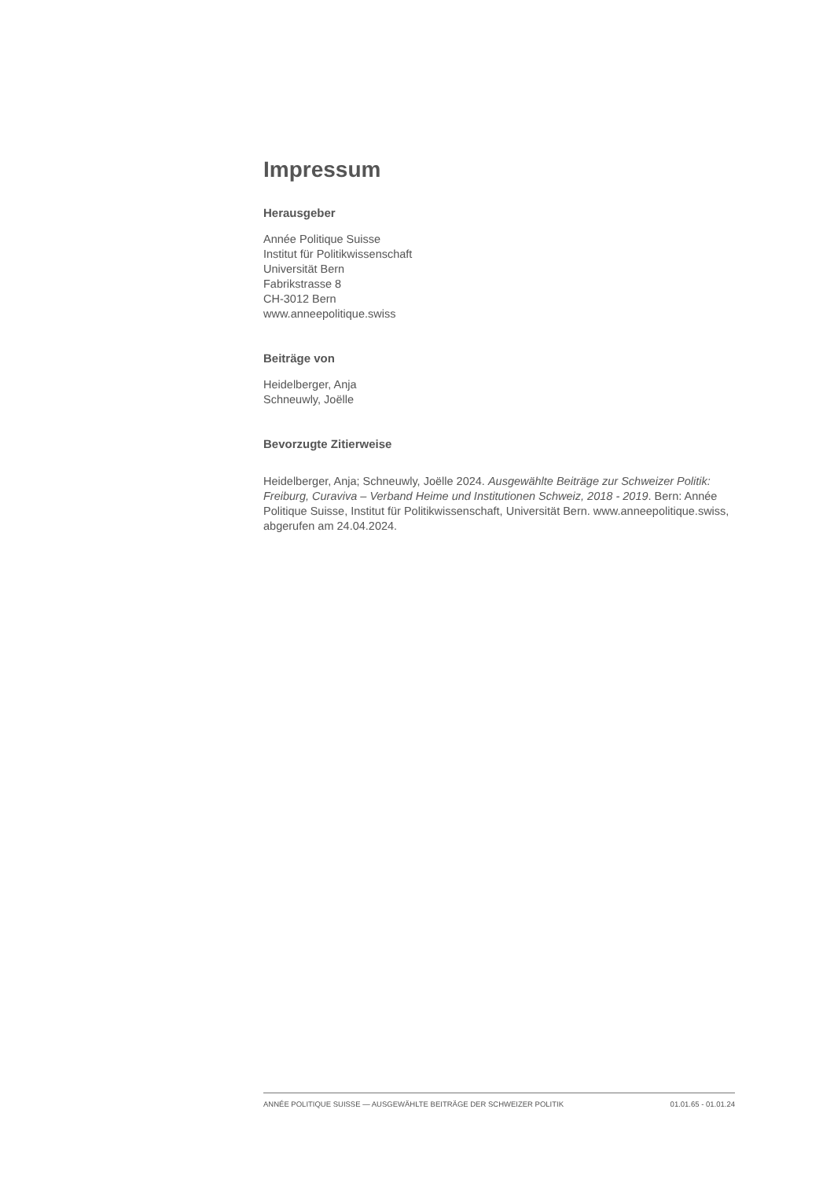Impressum
Herausgeber
Année Politique Suisse
Institut für Politikwissenschaft
Universität Bern
Fabrikstrasse 8
CH-3012 Bern
www.anneepolitique.swiss
Beiträge von
Heidelberger, Anja
Schneuwly, Joëlle
Bevorzugte Zitierweise
Heidelberger, Anja; Schneuwly, Joëlle 2024. Ausgewählte Beiträge zur Schweizer Politik: Freiburg, Curaviva – Verband Heime und Institutionen Schweiz, 2018 - 2019. Bern: Année Politique Suisse, Institut für Politikwissenschaft, Universität Bern. www.anneepolitique.swiss, abgerufen am 24.04.2024.
ANNÉE POLITIQUE SUISSE — AUSGEWÄHLTE BEITRÄGE DER SCHWEIZER POLITIK 01.01.65 - 01.01.24